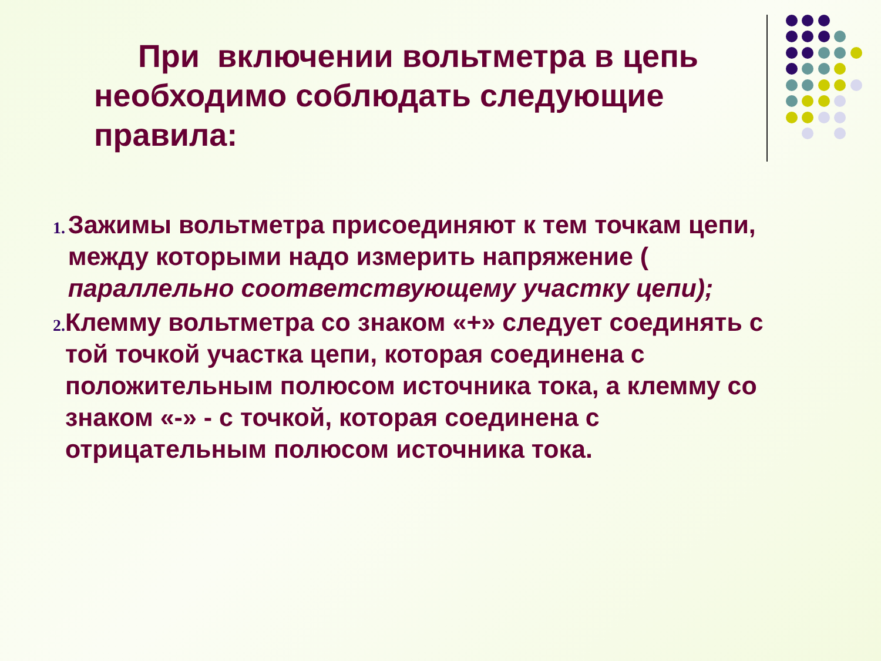При включении вольтметра в цепь необходимо соблюдать следующие правила:
1. Зажимы вольтметра присоединяют к тем точкам цепи, между которыми надо измерить напряжение ( параллельно соответствующему участку цепи);
2. Клемму вольтметра со знаком «+» следует соединять с той точкой участка цепи, которая соединена с положительным полюсом источника тока, а клемму со знаком «-» - с точкой, которая соединена с отрицательным полюсом источника тока.